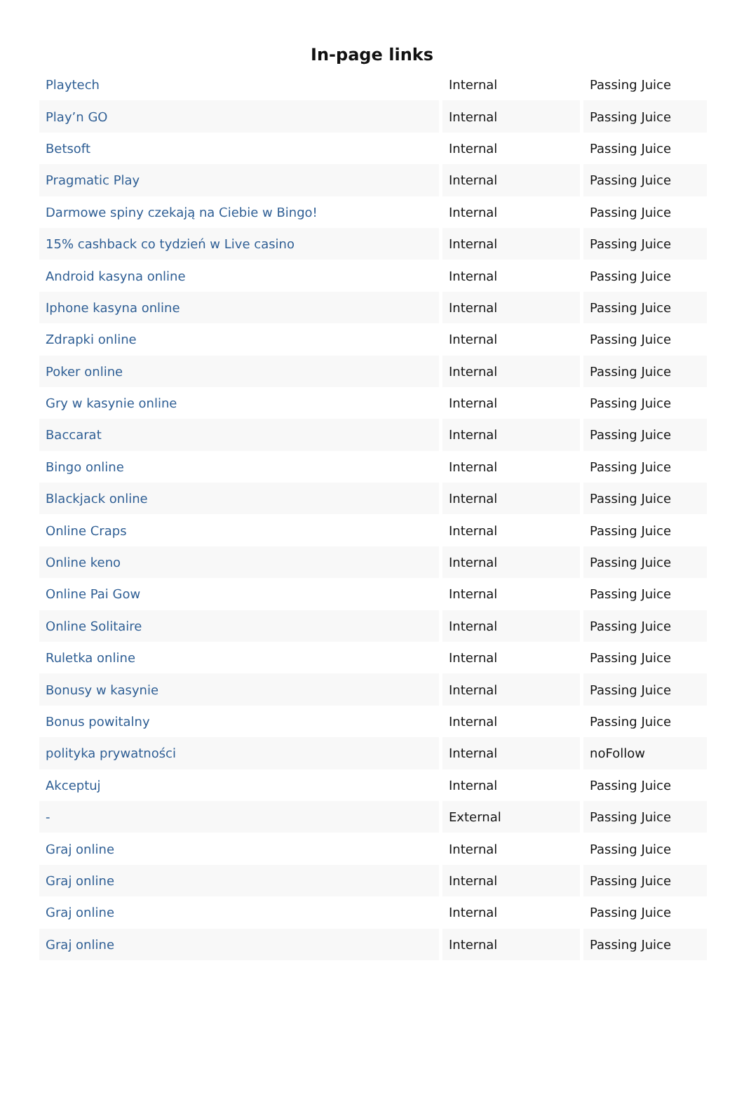In-page links
| Playtech | Internal | Passing Juice |
| Play’n GO | Internal | Passing Juice |
| Betsoft | Internal | Passing Juice |
| Pragmatic Play | Internal | Passing Juice |
| Darmowe spiny czekają na Ciebie w Bingo! | Internal | Passing Juice |
| 15% cashback co tydzień w Live casino | Internal | Passing Juice |
| Android kasyna online | Internal | Passing Juice |
| Iphone kasyna online | Internal | Passing Juice |
| Zdrapki online | Internal | Passing Juice |
| Poker online | Internal | Passing Juice |
| Gry w kasynie online | Internal | Passing Juice |
| Baccarat | Internal | Passing Juice |
| Bingo online | Internal | Passing Juice |
| Blackjack online | Internal | Passing Juice |
| Online Craps | Internal | Passing Juice |
| Online keno | Internal | Passing Juice |
| Online Pai Gow | Internal | Passing Juice |
| Online Solitaire | Internal | Passing Juice |
| Ruletka online | Internal | Passing Juice |
| Bonusy w kasynie | Internal | Passing Juice |
| Bonus powitalny | Internal | Passing Juice |
| polityka prywatności | Internal | noFollow |
| Akceptuj | Internal | Passing Juice |
| - | External | Passing Juice |
| Graj online | Internal | Passing Juice |
| Graj online | Internal | Passing Juice |
| Graj online | Internal | Passing Juice |
| Graj online | Internal | Passing Juice |